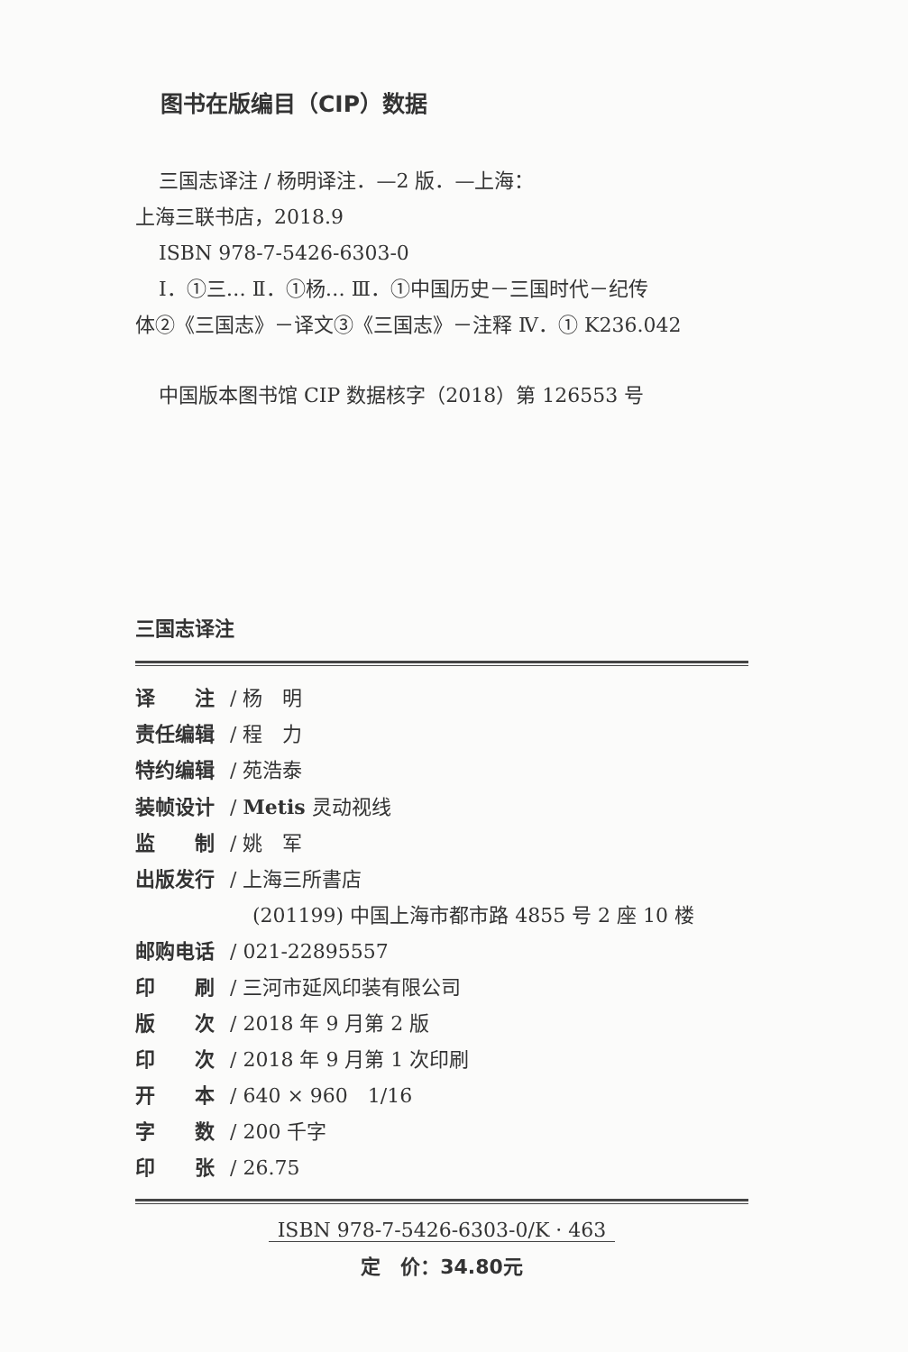图书在版编目（CIP）数据
三国志译注 / 杨明译注．—2 版．—上海：
上海三联书店，2018.9
ISBN 978-7-5426-6303-0
Ⅰ．①三… Ⅱ．①杨… Ⅲ．①中国历史－三国时代－纪传
体②《三国志》－译文③《三国志》－注释 Ⅳ．① K236.042
中国版本图书馆 CIP 数据核字（2018）第 126553 号
三国志译注
译　　注 / 杨　明
责任编辑 / 程　力
特约编辑 / 苑浩泰
装帧设计 / Metis 灵动视线
监　　制 / 姚　军
出版发行 / 上海三所書店
(201199) 中国上海市都市路 4855 号 2 座 10 楼
邮购电话 / 021-22895557
印　　刷 / 三河市延风印装有限公司
版　　次 / 2018 年 9 月第 2 版
印　　次 / 2018 年 9 月第 1 次印刷
开　　本 / 640 × 960　1/16
字　　数 / 200 千字
印　　张 / 26.75
ISBN 978-7-5426-6303-0/K · 463
定　价：34.80元